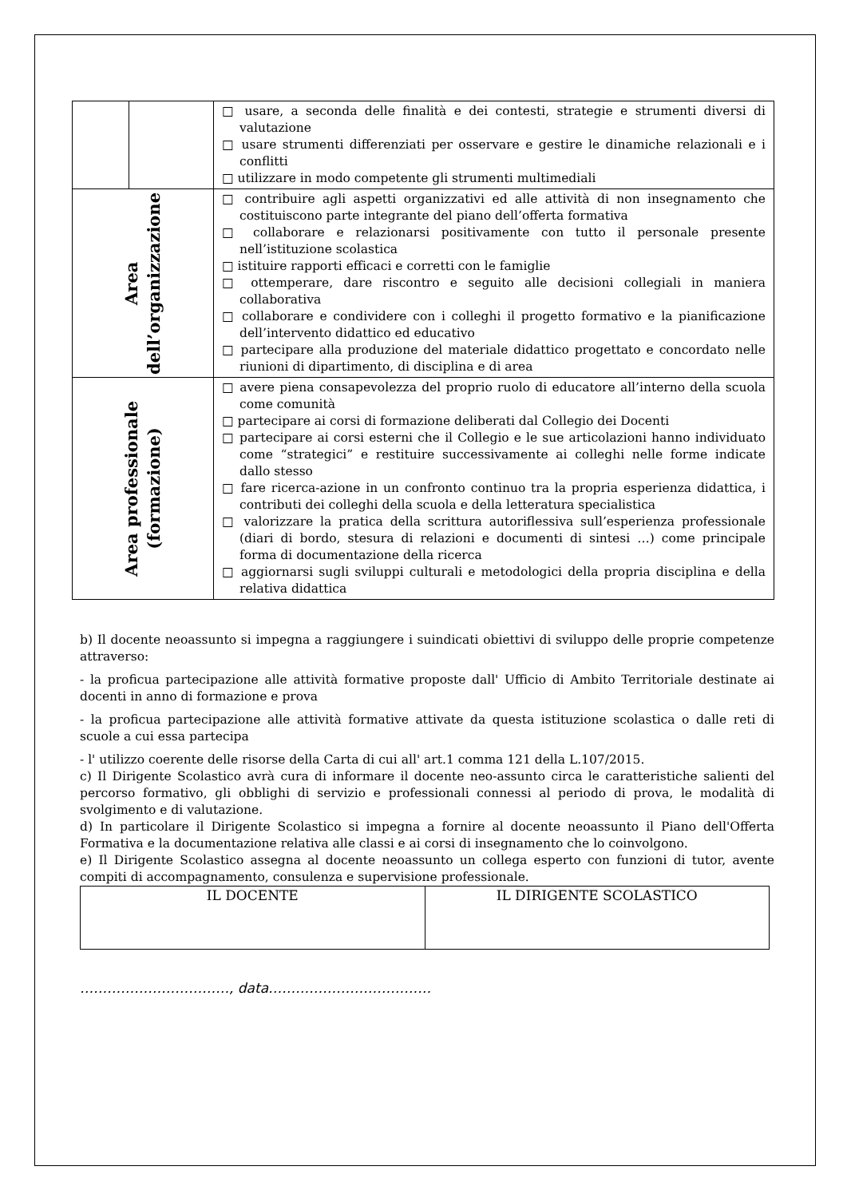| | | □ usare, a seconda delle finalità e dei contesti, strategie e strumenti diversi di valutazione □ usare strumenti differenziati per osservare e gestire le dinamiche relazionali e i conflitti □ utilizzare in modo competente gli strumenti multimediali |
| Area dell’organizzazione | | □ contribuire agli aspetti organizzativi ed alle attività di non insegnamento che costituiscono parte integrante del piano dell’offerta formativa □ collaborare e relazionarsi positivamente con tutto il personale presente nell’istituzione scolastica □ istituire rapporti efficaci e corretti con le famiglie □ ottemperare, dare riscontro e seguito alle decisioni collegiali in maniera collaborativa □ collaborare e condividere con i colleghi il progetto formativo e la pianificazione dell’intervento didattico ed educativo □ partecipare alla produzione del materiale didattico progettato e concordato nelle riunioni di dipartimento, di disciplina e di area |
| Area professionale (formazione) | | □ avere piena consapevolezza del proprio ruolo di educatore all’interno della scuola come comunità □ partecipare ai corsi di formazione deliberati dal Collegio dei Docenti □ partecipare ai corsi esterni che il Collegio e le sue articolazioni hanno individuato come “strategici” e restituire successivamente ai colleghi nelle forme indicate dallo stesso □ fare ricerca-azione in un confronto continuo tra la propria esperienza didattica, i contributi dei colleghi della scuola e della letteratura specialistica □ valorizzare la pratica della scrittura autoriflessiva sull’esperienza professionale (diari di bordo, stesura di relazioni e documenti di sintesi …) come principale forma di documentazione della ricerca □ aggiornarsi sugli sviluppi culturali e metodologici della propria disciplina e della relativa didattica |
b) Il docente neoassunto si impegna a raggiungere i suindicati obiettivi di sviluppo delle proprie competenze attraverso:
- la proficua partecipazione alle attività formative proposte dall' Ufficio di Ambito Territoriale destinate ai docenti in anno di formazione e prova
- la proficua partecipazione alle attività formative attivate da questa istituzione scolastica o dalle reti di scuole a cui essa partecipa
- l' utilizzo coerente delle risorse della Carta di cui all' art.1 comma 121 della L.107/2015.
c) Il Dirigente Scolastico avrà cura di informare il docente neo-assunto circa le caratteristiche salienti del percorso formativo, gli obblighi di servizio e professionali connessi al periodo di prova, le modalità di svolgimento e di valutazione.
d) In particolare il Dirigente Scolastico si impegna a fornire al docente neoassunto il Piano dell'Offerta Formativa e la documentazione relativa alle classi e ai corsi di insegnamento che lo coinvolgono.
e) Il Dirigente Scolastico assegna al docente neoassunto un collega esperto con funzioni di tutor, avente compiti di accompagnamento, consulenza e supervisione professionale.
| IL DOCENTE | IL DIRIGENTE SCOLASTICO |
……………………………, data………………………………